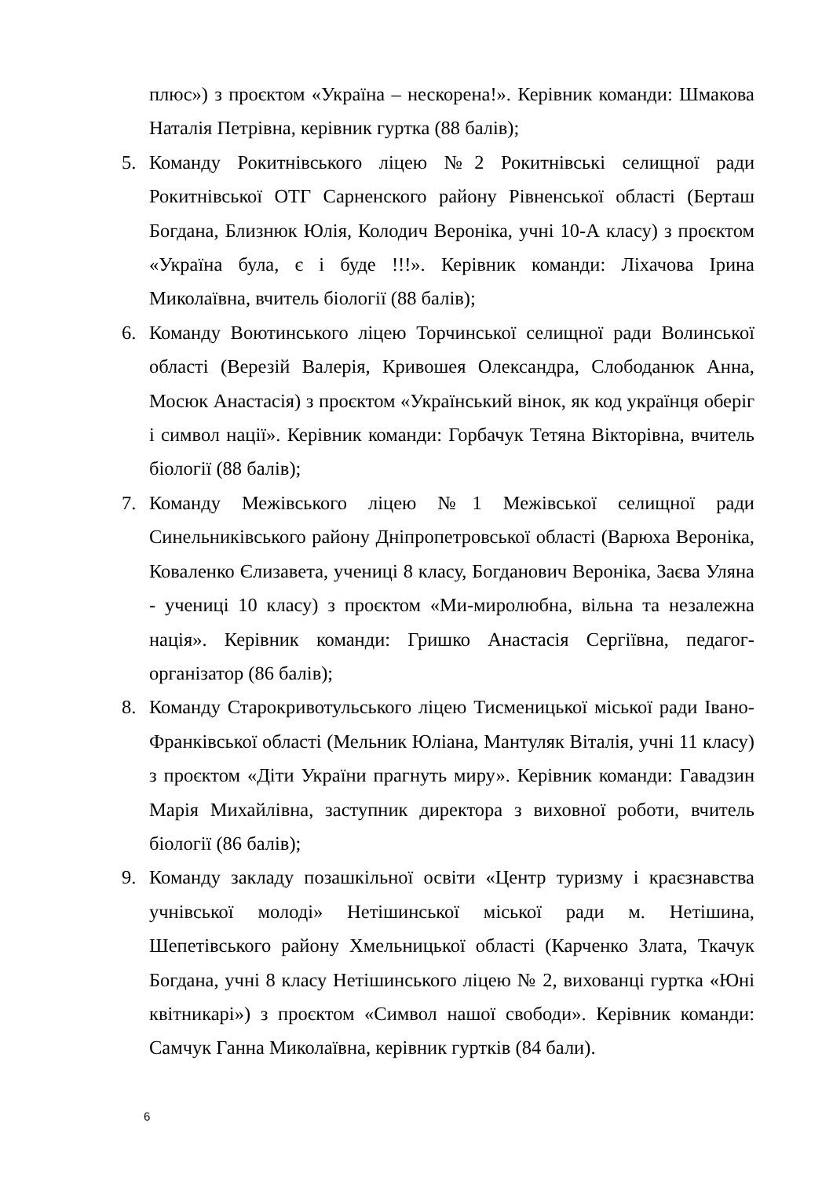плюс») з проєктом «Україна – нескорена!». Керівник команди: Шмакова Наталія Петрівна, керівник гуртка (88 балів);
5. Команду Рокитнівського ліцею №2 Рокитнівські селищної ради Рокитнівської ОТГ Сарненского району Рівненської області (Берташ Богдана, Близнюк Юлія, Колодич Вероніка, учні 10-А класу) з проєктом «Україна була, є і буде !!!». Керівник команди: Ліхачова Ірина Миколаївна, вчитель біології (88 балів);
6. Команду Воютинського ліцею Торчинської селищної ради Волинської області (Верезій Валерія, Кривошея Олександра, Слободанюк Анна, Мосюк Анастасія) з проєктом «Український вінок, як код українця оберіг і символ нації». Керівник команди: Горбачук Тетяна Вікторівна, вчитель біології (88 балів);
7. Команду Межівського ліцею №1 Межівської селищної ради Синельниківського району Дніпропетровської області (Варюха Вероніка, Коваленко Єлизавета, учениці 8 класу, Богданович Вероніка, Заєва Уляна - учениці 10 класу) з проєктом «Ми-миролюбна, вільна та незалежна нація». Керівник команди: Гришко Анастасія Сергіївна, педагог-організатор (86 балів);
8. Команду Старокривотульського ліцею Тисменицької міської ради Івано-Франківської області (Мельник Юліана, Мантуляк Віталія, учні 11 класу) з проєктом «Діти України прагнуть миру». Керівник команди: Гавадзин Марія Михайлівна, заступник директора з виховної роботи, вчитель біології (86 балів);
9. Команду закладу позашкільної освіти «Центр туризму і краєзнавства учнівської молоді» Нетішинської міської ради м. Нетішина, Шепетівського району Хмельницької області (Карченко Злата, Ткачук Богдана, учні 8 класу Нетішинського ліцею № 2, вихованці гуртка «Юні квітникарі») з проєктом «Символ нашої свободи». Керівник команди: Самчук Ганна Миколаївна, керівник гуртків (84 бали).
6